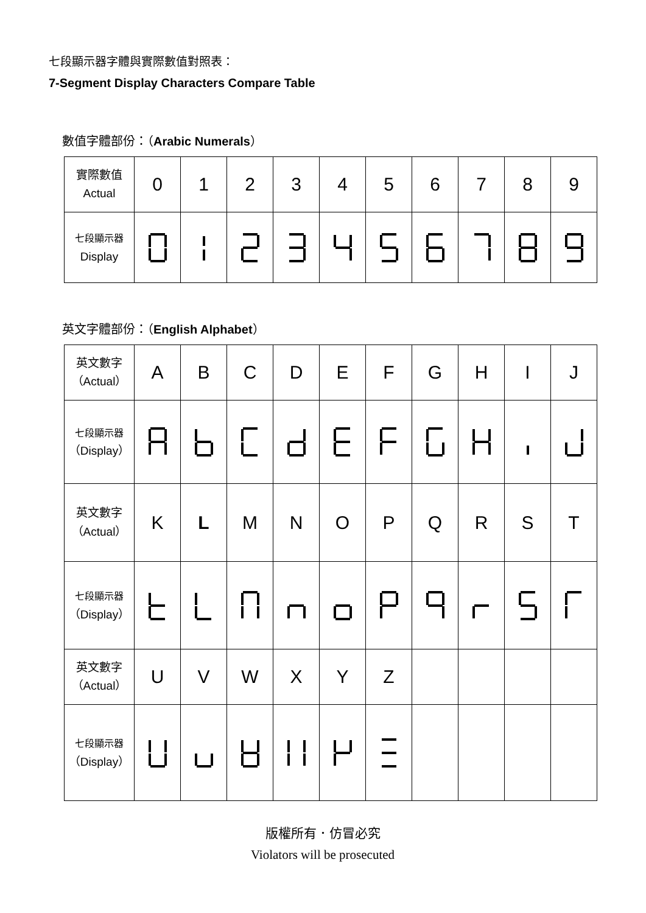七段顯示器字體與實際數值對照表：
7-Segment Display Characters Compare Table
數值字體部份：（Arabic Numerals）
| 實際數值 Actual | 0 | 1 | 2 | 3 | 4 | 5 | 6 | 7 | 8 | 9 |
| 七段顯示器 Display | | | | | | | | | | |
英文字體部份：（English Alphabet）
| 英文數字 （Actual） | A | B | C | D | E | F | G | H | I | J |
| 七段顯示器 （Display） | | | | | | | | | | |
| 英文數字 （Actual） | K | L | M | N | O | P | Q | R | S | T |
| 七段顯示器 （Display） | | | | | | | | | | |
| 英文數字 （Actual） | U | V | W | X | Y | Z | | | | |
| 七段顯示器 （Display） | | | | | | | | | | |
版權所有．仿冒必究
Violators will be prosecuted